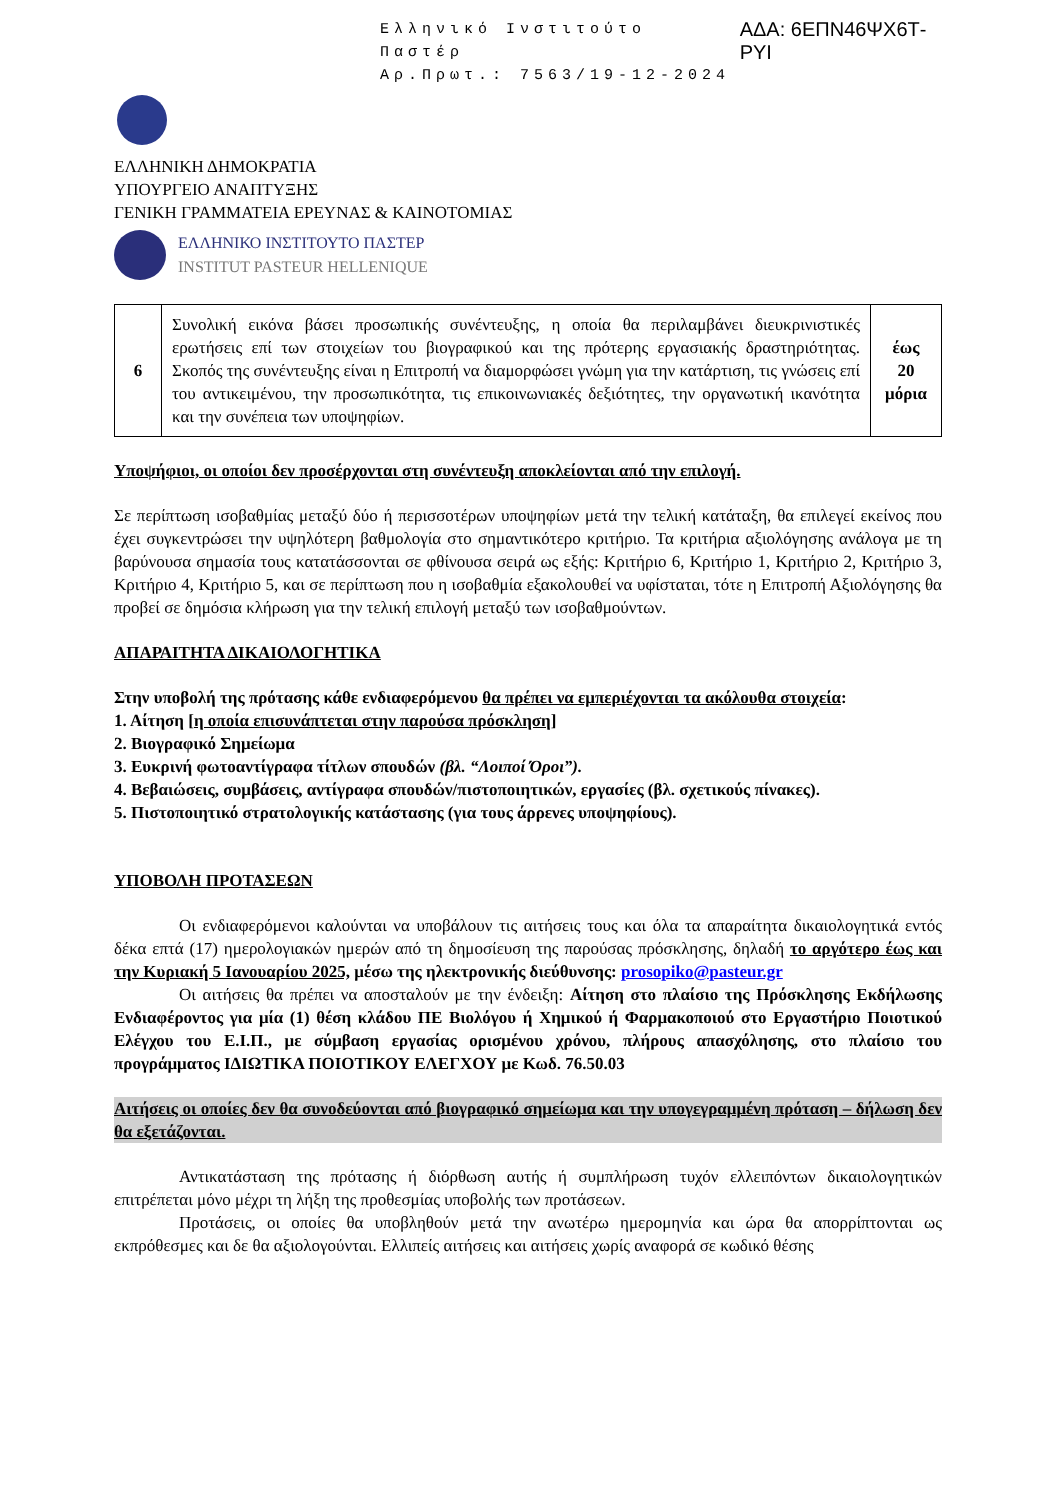Ελληνικό Ινστιτούτο Παστέρ
Αρ.Πρωτ.: 7563/19-12-2024
ΑΔΑ: 6ΕΠΝ46ΨΧ6Τ-ΡΥΙ
ΕΛΛΗΝΙΚΗ ΔΗΜΟΚΡΑΤΙΑ
ΥΠΟΥΡΓΕΙΟ ΑΝΑΠΤΥΞΗΣ
ΓΕΝΙΚΗ ΓΡΑΜΜΑΤΕΙΑ ΕΡΕΥΝΑΣ & ΚΑΙΝΟΤΟΜΙΑΣ
ΕΛΛΗΝΙΚΟ ΙΝΣΤΙΤΟΥΤΟ ΠΑΣΤΕΡ
INSTITUT PASTEUR HELLENIQUE
| 6 | Συνολική εικόνα βάσει προσωπικής συνέντευξης, η οποία θα περιλαμβάνει διευκρινιστικές ερωτήσεις επί των στοιχείων του βιογραφικού και της πρότερης εργασιακής δραστηριότητας. Σκοπός της συνέντευξης είναι η Επιτροπή να διαμορφώσει γνώμη για την κατάρτιση, τις γνώσεις επί του αντικειμένου, την προσωπικότητα, τις επικοινωνιακές δεξιότητες, την οργανωτική ικανότητα και την συνέπεια των υποψηφίων. | έως 20 μόρια |
Υποψήφιοι, οι οποίοι δεν προσέρχονται στη συνέντευξη αποκλείονται από την επιλογή.
Σε περίπτωση ισοβαθμίας μεταξύ δύο ή περισσοτέρων υποψηφίων μετά την τελική κατάταξη, θα επιλεγεί εκείνος που έχει συγκεντρώσει την υψηλότερη βαθμολογία στο σημαντικότερο κριτήριο. Τα κριτήρια αξιολόγησης ανάλογα με τη βαρύνουσα σημασία τους κατατάσσονται σε φθίνουσα σειρά ως εξής: Κριτήριο 6, Κριτήριο 1, Κριτήριο 2, Κριτήριο 3, Κριτήριο 4, Κριτήριο 5, και σε περίπτωση που η ισοβαθμία εξακολουθεί να υφίσταται, τότε η Επιτροπή Αξιολόγησης θα προβεί σε δημόσια κλήρωση για την τελική επιλογή μεταξύ των ισοβαθμούντων.
ΑΠΑΡΑΙΤΗΤΑ ΔΙΚΑΙΟΛΟΓΗΤΙΚΑ
Στην υποβολή της πρότασης κάθε ενδιαφερόμενου θα πρέπει να εμπεριέχονται τα ακόλουθα στοιχεία:
1. Αίτηση [η οποία επισυνάπτεται στην παρούσα πρόσκληση]
2. Βιογραφικό Σημείωμα
3. Ευκρινή φωτοαντίγραφα τίτλων σπουδών (βλ. “Λοιποί Όροι”).
4. Βεβαιώσεις, συμβάσεις, αντίγραφα σπουδών/πιστοποιητικών, εργασίες (βλ. σχετικούς πίνακες).
5. Πιστοποιητικό στρατολογικής κατάστασης (για τους άρρενες υποψηφίους).
ΥΠΟΒΟΛΗ ΠΡΟΤΑΣΕΩΝ
Οι ενδιαφερόμενοι καλούνται να υποβάλουν τις αιτήσεις τους και όλα τα απαραίτητα δικαιολογητικά εντός δέκα επτά (17) ημερολογιακών ημερών από τη δημοσίευση της παρούσας πρόσκλησης, δηλαδή το αργότερο έως και την Κυριακή 5 Ιανουαρίου 2025, μέσω της ηλεκτρονικής διεύθυνσης: prosopiko@pasteur.gr
Οι αιτήσεις θα πρέπει να αποσταλούν με την ένδειξη: Αίτηση στο πλαίσιο της Πρόσκλησης Εκδήλωσης Ενδιαφέροντος για μία (1) θέση κλάδου ΠΕ Βιολόγου ή Χημικού ή Φαρμακοποιού στο Εργαστήριο Ποιοτικού Ελέγχου του Ε.Ι.Π., με σύμβαση εργασίας ορισμένου χρόνου, πλήρους απασχόλησης, στο πλαίσιο του προγράμματος ΙΔΙΩΤΙΚΑ ΠΟΙΟΤΙΚΟΥ ΕΛΕΓΧΟΥ με Κωδ. 76.50.03
Αιτήσεις οι οποίες δεν θα συνοδεύονται από βιογραφικό σημείωμα και την υπογεγραμμένη πρόταση – δήλωση δεν θα εξετάζονται.
Αντικατάσταση της πρότασης ή διόρθωση αυτής ή συμπλήρωση τυχόν ελλειπόντων δικαιολογητικών επιτρέπεται μόνο μέχρι τη λήξη της προθεσμίας υποβολής των προτάσεων.
Προτάσεις, οι οποίες θα υποβληθούν μετά την ανωτέρω ημερομηνία και ώρα θα απορρίπτονται ως εκπρόθεσμες και δε θα αξιολογούνται. Ελλιπείς αιτήσεις και αιτήσεις χωρίς αναφορά σε κωδικό θέσης